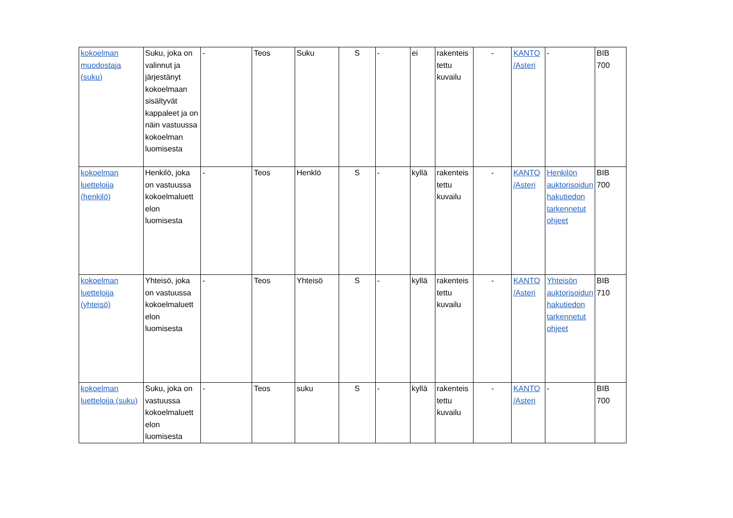| kokoelman muodostaja (suku) | Suku, joka on valinnut ja järjestänyt kokoelmaan sisältyvät kappaleet ja on näin vastuussa kokoelman luomisesta | - | Teos | Suku | S | - | ei | rakenteis tettu kuvailu | - | KANTO /Asteri | - | BIB 700 |
| kokoelman luetteloija (henkilö) | Henkilö, joka on vastuussa kokoelmaluett elon luomisesta | - | Teos | Henklö | S | - | kyllä | rakenteis tettu kuvailu | - | KANTO /Asteri | Henkilön auktorisoidun hakutiedon tarkennetut ohjeet | BIB 700 |
| kokoelman luetteloija (yhteisö) | Yhteisö, joka on vastuussa kokoelmaluett elon luomisesta | - | Teos | Yhteisö | S | - | kyllä | rakenteis tettu kuvailu | - | KANTO /Asteri | Yhteisön auktorisoidun hakutiedon tarkennetut ohjeet | BIB 710 |
| kokoelman luetteloija (suku) | Suku, joka on vastuussa kokoelmaluett elon luomisesta | - | Teos | suku | S | - | kyllä | rakenteis tettu kuvailu | - | KANTO /Asteri | - | BIB 700 |